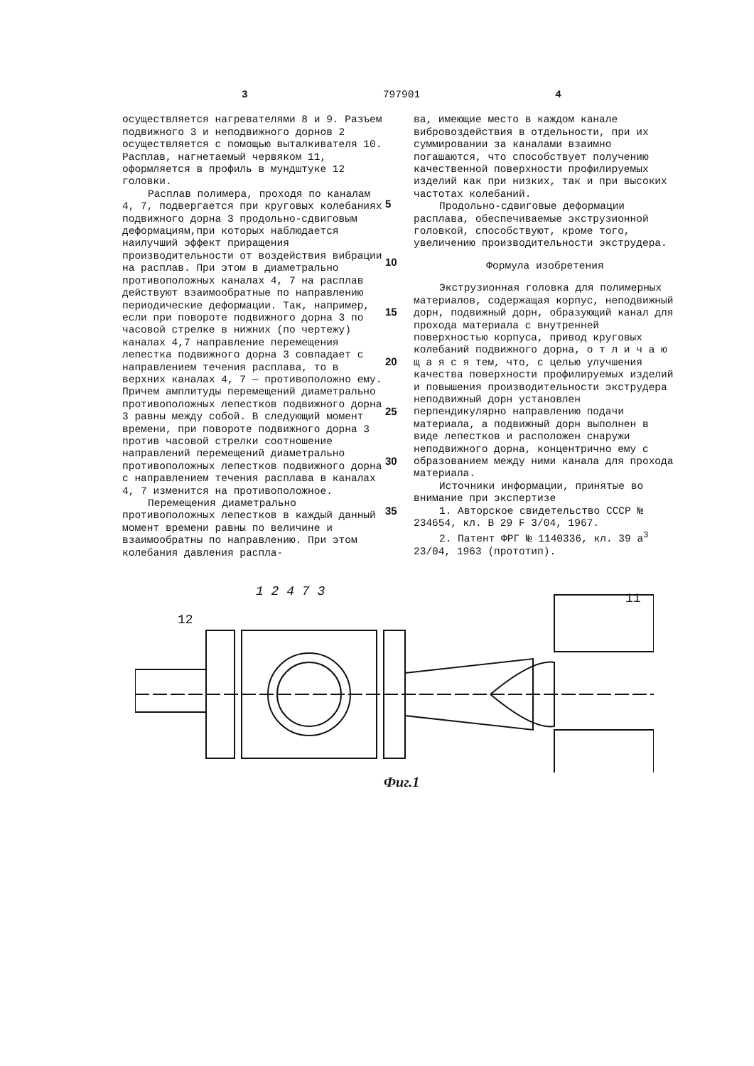3 797901 4
осуществляется нагревателями 8 и 9. Разъем подвижного 3 и неподвижного дорнов 2 осуществляется с помощью выталкивателя 10. Расплав, нагнетаемый червяком 11, оформляется в профиль в мундштуке 12 головки.
Расплав полимера, проходя по каналам 4, 7, подвергается при круговых колебаниях подвижного дорна 3 продольно-сдвиговым деформациям,при которых наблюдается наилучший эффект приращения производительности от воздействия вибрации на расплав. При этом в диаметрально противоположных каналах 4, 7 на расплав действуют взаимообратные по направлению периодические деформации. Так, например, если при повороте подвижного дорна 3 по часовой стрелке в нижних (по чертежу) каналах 4,7 направление перемещения лепестка подвижного дорна 3 совпадает с направлением течения расплава, то в верхних каналах 4, 7 — противоположно ему. Причем амплитуды перемещений диаметрально противоположных лепестков подвижного дорна 3 равны между собой. В следующий момент времени, при повороте подвижного дорна 3 против часовой стрелки соотношение направлений перемещений диаметрально противоположных лепестков подвижного дорна с направлением течения расплава в каналах 4, 7 изменится на противоположное.
Перемещения диаметрально противоположных лепестков в каждый данный момент времени равны по величине и взаимообратны по направлению. При этом колебания давления распла-
5
10
15
20
25
30
35
ва, имеющие место в каждом канале вибровоздействия в отдельности, при их суммировании за каналами взаимно погашаются, что способствует получению качественной поверхности профилируемых изделий как при низких, так и при высоких частотах колебаний.
Продольно-сдвиговые деформации расплава, обеспечиваемые экструзионной головкой, способствуют, кроме того, увеличению производительности экструдера.
Формула изобретения
Экструзионная головка для полимерных материалов, содержащая корпус, неподвижный дорн, подвижный дорн, образующий канал для прохода материала с внутренней поверхностью корпуса, привод круговых колебаний подвижного дорна, о т л и ч а ю щ а я с я тем, что, с целью улучшения качества поверхности профилируемых изделий и повышения производительности экструдера неподвижный дорн установлен перпендикулярно направлению подачи материала, а подвижный дорн выполнен в виде лепестков и расположен снаружи неподвижного дорна, концентрично ему с образованием между ними канала для прохода материала.
Источники информации, принятые во внимание при экспертизе
1. Авторское свидетельство СССР № 234654, кл. В 29 F 3/04, 1967.
2. Патент ФРГ № 1140336, кл. 39 а<sup>3</sup> 23/04, 1963 (прототип).
1 2 4 7 3
12
11
Фиг.1